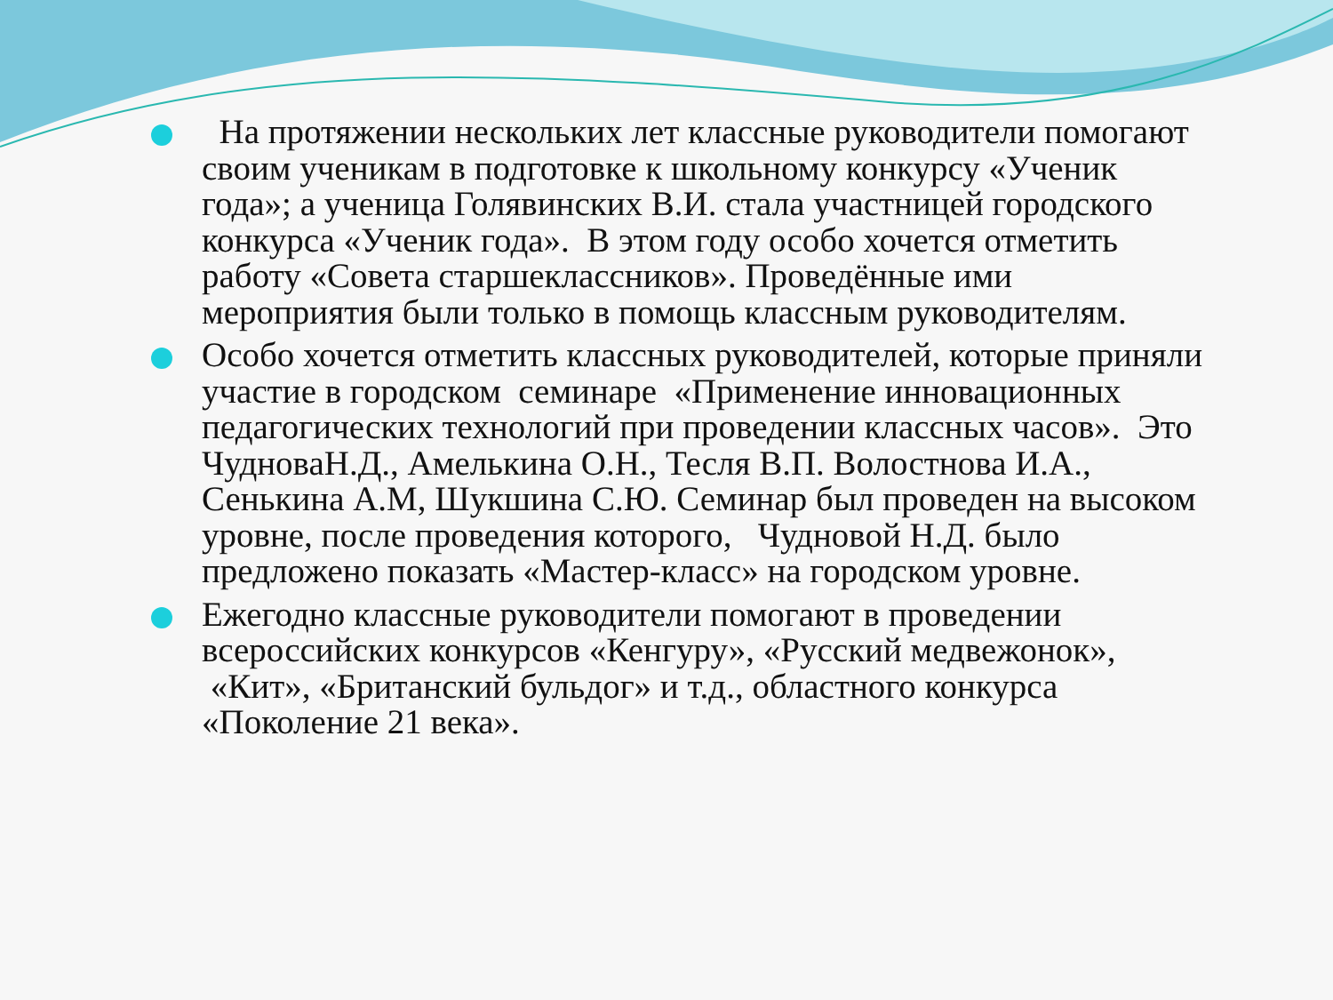На протяжении нескольких лет классные руководители помогают своим ученикам в подготовке к школьному конкурсу «Ученик года»; а ученица Голявинских В.И. стала участницей городского конкурса «Ученик года». В этом году особо хочется отметить работу «Совета старшеклассников». Проведённые ими мероприятия были только в помощь классным руководителям.
Особо хочется отметить классных руководителей, которые приняли участие в городском семинаре «Применение инновационных педагогических технологий при проведении классных часов». Это ЧудноваН.Д., Амелькина О.Н., Тесля В.П. Волостнова И.А., Сенькина А.М, Шукшина С.Ю. Семинар был проведен на высоком уровне, после проведения которого, Чудновой Н.Д. было предложено показать «Мастер-класс» на городском уровне.
Ежегодно классные руководители помогают в проведении всероссийских конкурсов «Кенгуру», «Русский медвежонок», «Кит», «Британский бульдог» и т.д., областного конкурса «Поколение 21 века».